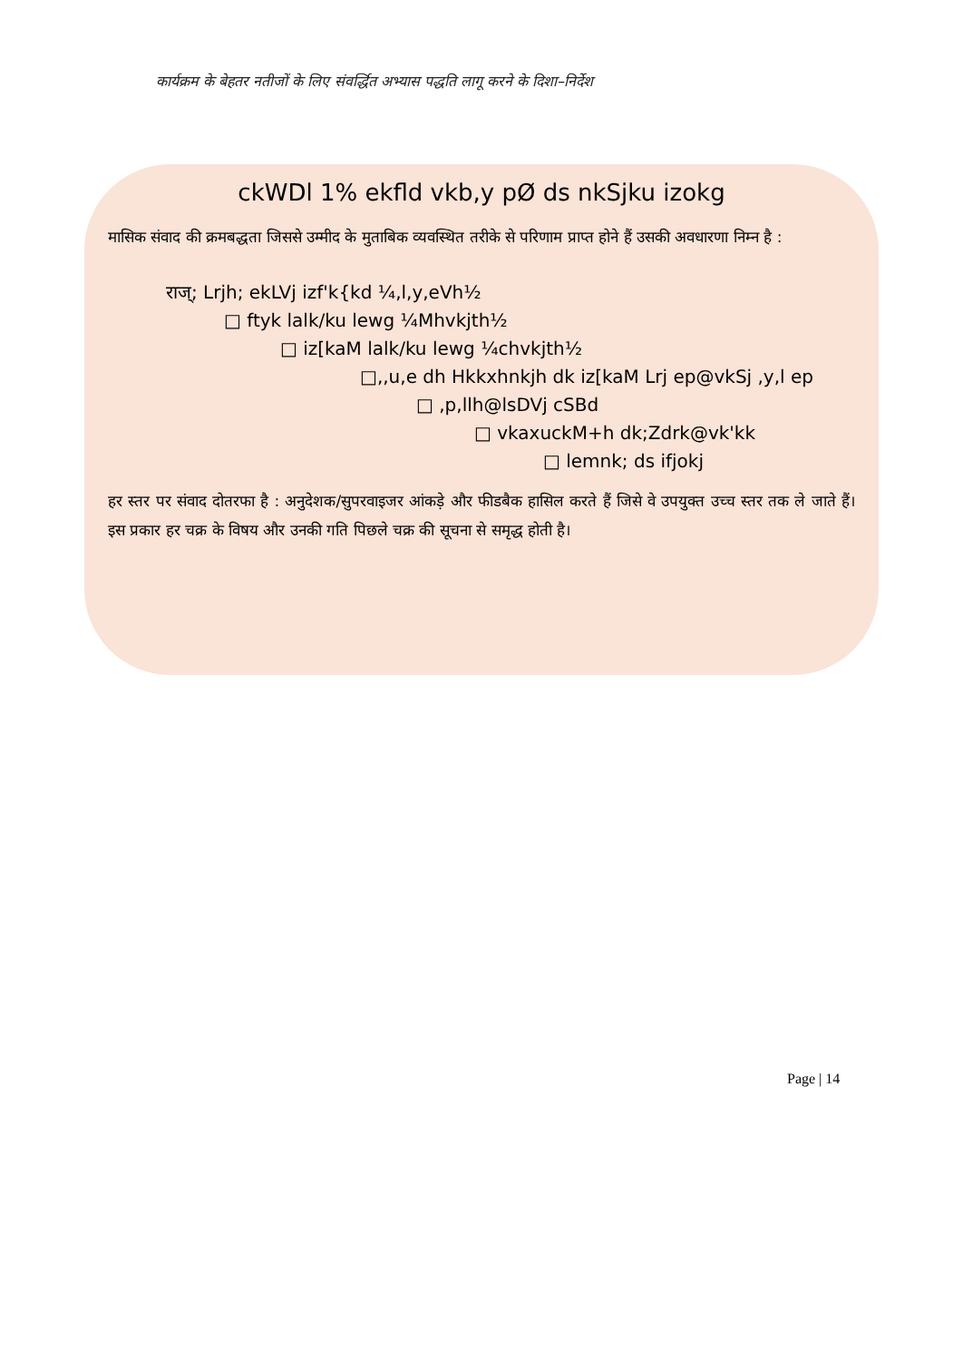कार्यक्रम के बेहतर नतीजों के लिए संवर्द्धित अभ्यास पद्धति लागू करने के दिशा–निर्देश
ckWDl 1% ekfld vkb,y pØ ds nkSjku izokg
मासिक संवाद की क्रमबद्धता जिससे उम्मीद के मुताबिक व्यवस्थित तरीके से परिणाम प्राप्त होने हैं उसकी अवधारणा निम्न है :
राज्; Lrjh; ekLVj izf'k{kd ¼,l,y,eVh½
□ ftyk lalk/ku lewg ¼Mhvkjth½
□ iz[kaM lalk/ku lewg ¼chvkjth½
□,,u,e dh Hkkxhnkjh dk iz[kaM Lrj ep@vkSj ,y,l ep
□ ,p,llh@lsDVj cSBd
□ vkaxuckM+h dk;Zdrk@vk'kk
□ lemnk; ds ifjokj
हर स्तर पर संवाद दोतरफा है : अनुदेशक/सुपरवाइजर आंकड़े और फीडबैक हासिल करते हैं जिसे वे उपयुक्त उच्च स्तर तक ले जाते हैं। इस प्रकार हर चक्र के विषय और उनकी गति पिछले चक्र की सूचना से समृद्ध होती है।
Page | 14